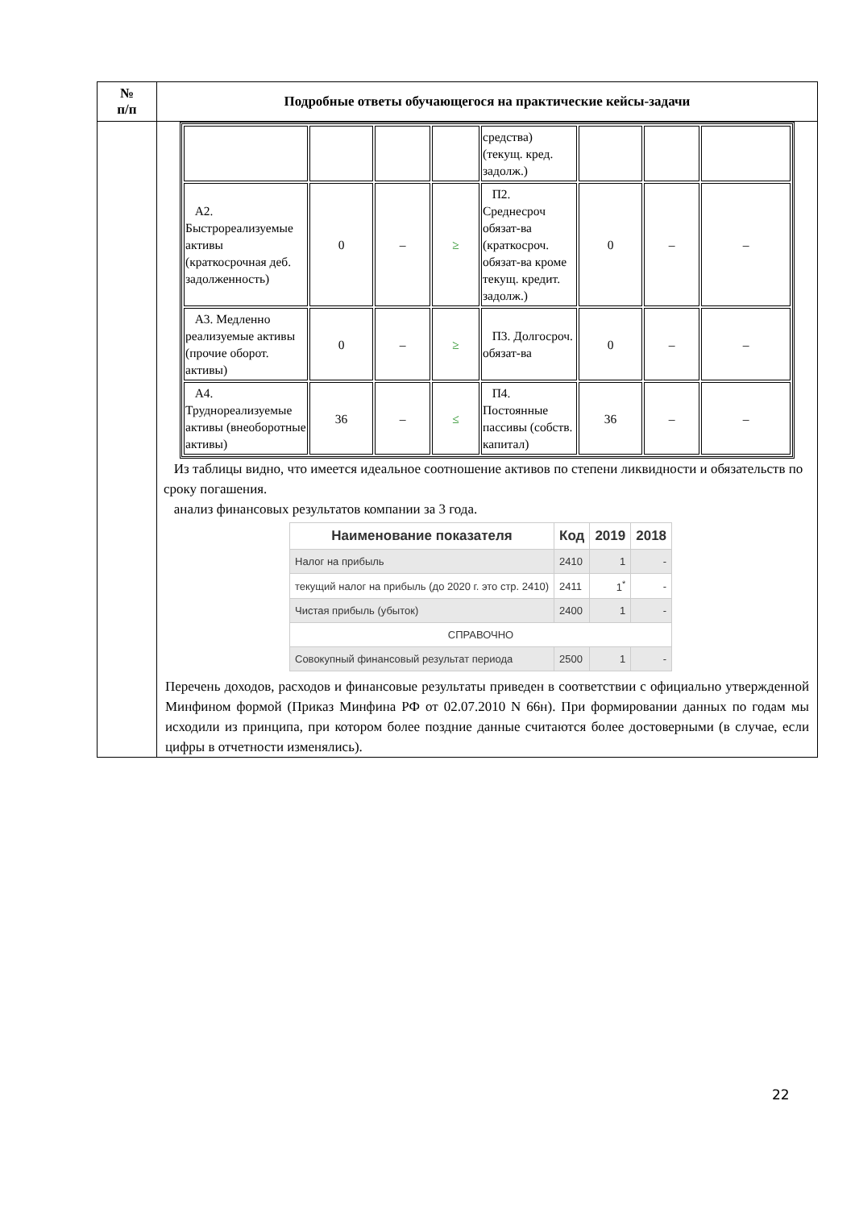| № п/п | Подробные ответы обучающегося на практические кейсы-задачи |
| --- | --- |
| | / / / / / средства) (текущ. кред. задолж.) / / / / / А2. Быстрореализуемые активы (краткосрочная деб. задолженность) / 0 / – / ≥ / П2. Среднесроч обязат-ва (краткосроч. обязат-ва кроме текущ. кредит. задолж.) / 0 / – / – / / А3. Медленно реализуемые активы (прочие оборот. активы) / 0 / – / ≥ / П3. Долгосроч. обязат-ва / 0 / – / – / / А4. Труднореализуемые активы (внеоборотные активы) / 36 / – / ≤ / П4. Постоянные пассивы (собств. капитал) / 36 / – / – / Из таблицы видно, что имеется идеальное соотношение активов по степени ликвидности и обязательств по сроку погашения. анализ финансовых результатов компании за 3 года. / Наименование показателя / Код / 2019 / 2018 / / --- / --- / --- / --- / / Налог на прибыль / 2410 / 1 / - / / текущий налог на прибыль (до 2020 г. это стр. 2410) / 2411 / 1<sup>*</sup> / - / / Чистая прибыль (убыток) / 2400 / 1 / - / / СПРАВОЧНО / / / / / Совокупный финансовый результат периода / 2500 / 1 / - / Перечень доходов, расходов и финансовые результаты приведен в соответствии с официально утвержденной Минфином формой (Приказ Минфина РФ от 02.07.2010 N 66н). При формировании данных по годам мы исходили из принципа, при котором более поздние данные считаются более достоверными (в случае, если цифры в отчетности изменялись). |
22